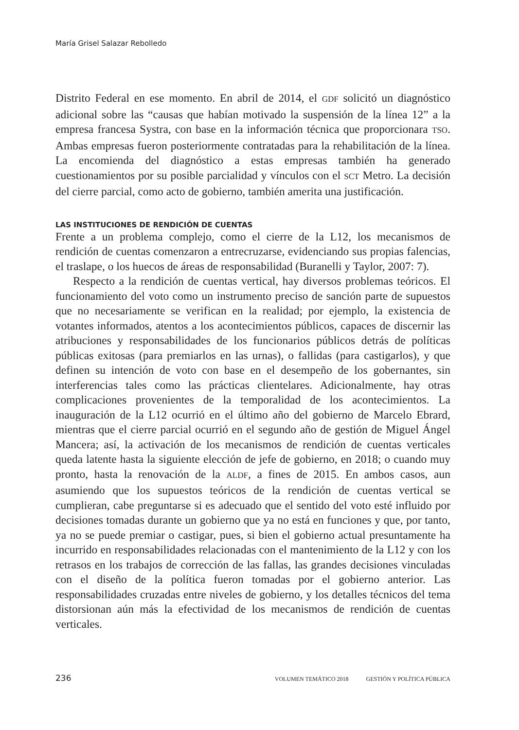María Grisel Salazar Rebolledo
Distrito Federal en ese momento. En abril de 2014, el GDF solicitó un diagnóstico adicional sobre las “causas que habían motivado la suspensión de la línea 12” a la empresa francesa Systra, con base en la información técnica que proporcionara TSO. Ambas empresas fueron posteriormente contratadas para la rehabilitación de la línea. La encomienda del diagnóstico a estas empresas también ha generado cuestionamientos por su posible parcialidad y vínculos con el SCT Metro. La decisión del cierre parcial, como acto de gobierno, también amerita una justificación.
LAS INSTITUCIONES DE RENDICIÓN DE CUENTAS
Frente a un problema complejo, como el cierre de la L12, los mecanismos de rendición de cuentas comenzaron a entrecruzarse, evidenciando sus propias falencias, el traslape, o los huecos de áreas de responsabilidad (Buranelli y Taylor, 2007: 7).
Respecto a la rendición de cuentas vertical, hay diversos problemas teóricos. El funcionamiento del voto como un instrumento preciso de sanción parte de supuestos que no necesariamente se verifican en la realidad; por ejemplo, la existencia de votantes informados, atentos a los acontecimientos públicos, capaces de discernir las atribuciones y responsabilidades de los funcionarios públicos detrás de políticas públicas exitosas (para premiarlos en las urnas), o fallidas (para castigarlos), y que definen su intención de voto con base en el desempeño de los gobernantes, sin interferencias tales como las prácticas clientelares. Adicionalmente, hay otras complicaciones provenientes de la temporalidad de los acontecimientos. La inauguración de la L12 ocurrió en el último año del gobierno de Marcelo Ebrard, mientras que el cierre parcial ocurrió en el segundo año de gestión de Miguel Ángel Mancera; así, la activación de los mecanismos de rendición de cuentas verticales queda latente hasta la siguiente elección de jefe de gobierno, en 2018; o cuando muy pronto, hasta la renovación de la ALDF, a fines de 2015. En ambos casos, aun asumiendo que los supuestos teóricos de la rendición de cuentas vertical se cumplieran, cabe preguntarse si es adecuado que el sentido del voto esté influido por decisiones tomadas durante un gobierno que ya no está en funciones y que, por tanto, ya no se puede premiar o castigar, pues, si bien el gobierno actual presuntamente ha incurrido en responsabilidades relacionadas con el mantenimiento de la L12 y con los retrasos en los trabajos de corrección de las fallas, las grandes decisiones vinculadas con el diseño de la política fueron tomadas por el gobierno anterior. Las responsabilidades cruzadas entre niveles de gobierno, y los detalles técnicos del tema distorsionan aún más la efectividad de los mecanismos de rendición de cuentas verticales.
236 VOLUMEN TEMÁTICO 2018 GESTIÓN Y POLÍTICA PÚBLICA